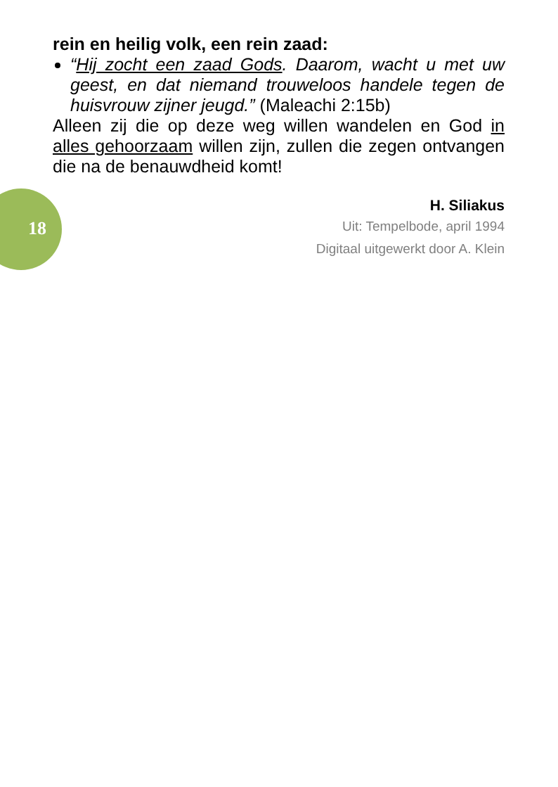rein en heilig volk, een rein zaad:
“Hij zocht een zaad Gods. Daarom, wacht u met uw geest, en dat niemand trouweloos handele tegen de huisvrouw zijner jeugd.” (Maleachi 2:15b)
Alleen zij die op deze weg willen wandelen en God in alles gehoorzaam willen zijn, zullen die zegen ontvangen die na de benauwdheid komt!
H. Siliakus
Uit: Tempelbode, april 1994
Digitaal uitgewerkt door A. Klein
18